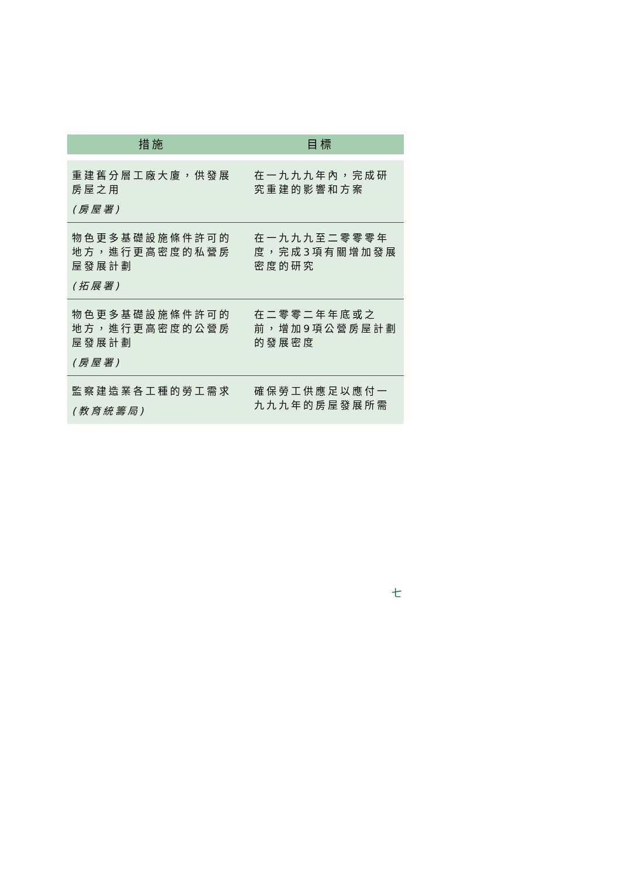| 措施 | 目標 |
| --- | --- |
| 重建舊分層工廠大廈，供發展房屋之用 (房屋署) | 在一九九九年內，完成研究重建的影響和方案 |
| 物色更多基礎設施條件許可的地方，進行更高密度的私營房屋發展計劃 (拓展署) | 在一九九九至二零零零年度，完成3項有關增加發展密度的研究 |
| 物色更多基礎設施條件許可的地方，進行更高密度的公營房屋發展計劃 (房屋署) | 在二零零二年年底或之前，增加9項公營房屋計劃的發展密度 |
| 監察建造業各工種的勞工需求 (教育統籌局) | 確保勞工供應足以應付一九九九年的房屋發展所需 |
七